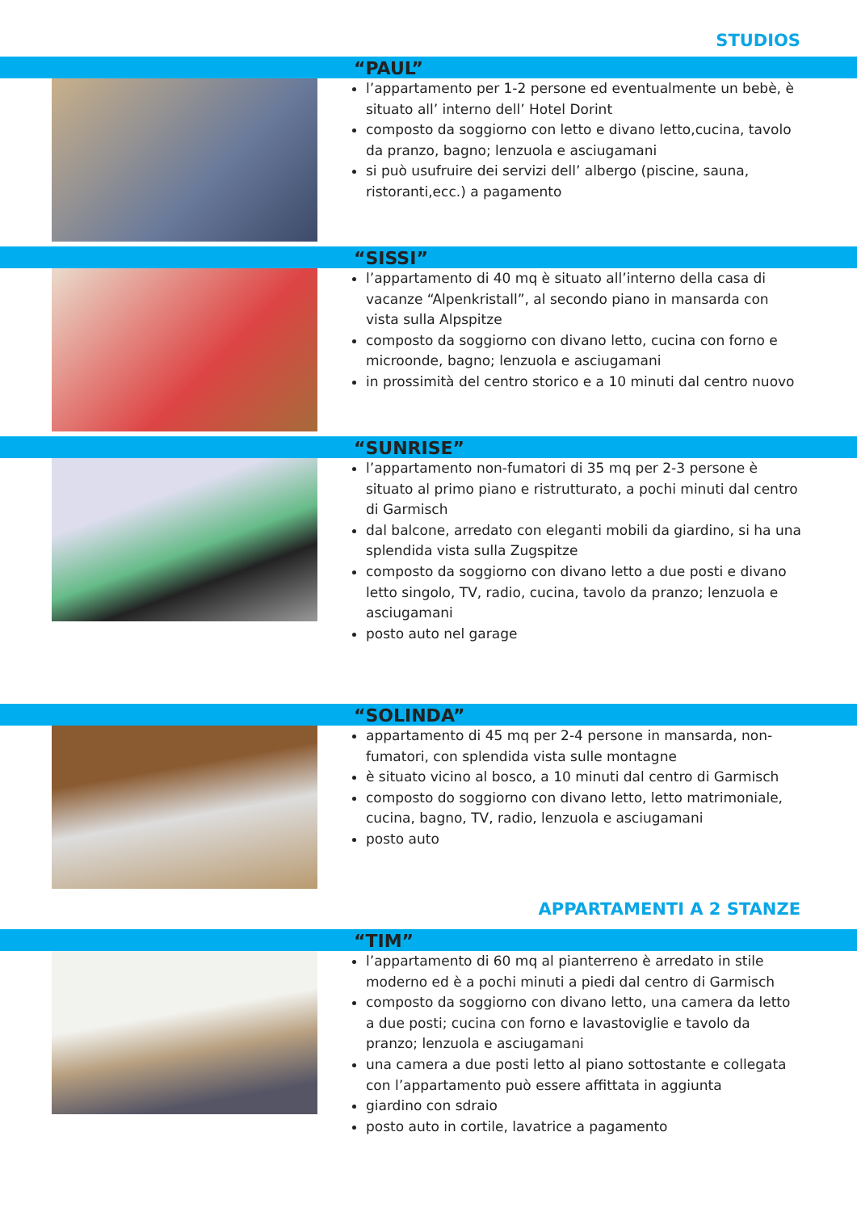STUDIOS
“PAUL”
l’appartamento per 1-2 persone ed eventualmente un bebè, è situato all’ interno dell’ Hotel Dorint
composto da soggiorno con letto e divano letto,cucina, tavolo da pranzo, bagno; lenzuola e asciugamani
si può usufruire dei servizi dell’ albergo (piscine, sauna, ristoranti,ecc.) a pagamento
“SISSI”
l’appartamento di 40 mq è situato all’interno della casa di vacanze “Alpenkristall”, al secondo piano in mansarda con vista sulla Alpspitze
composto da soggiorno con divano letto, cucina con forno e microonde, bagno; lenzuola e asciugamani
in prossimità del centro storico e a 10 minuti dal centro nuovo
“SUNRISE”
l’appartamento non-fumatori di 35 mq per 2-3 persone è situato al primo piano e ristrutturato, a pochi minuti dal centro di Garmisch
dal balcone, arredato con eleganti mobili da giardino, si ha una splendida vista sulla Zugspitze
composto da soggiorno con divano letto a due posti e divano letto singolo, TV, radio, cucina, tavolo da pranzo; lenzuola e asciugamani
posto auto nel garage
“SOLINDA”
appartamento di 45 mq per 2-4 persone in mansarda, non-fumatori, con splendida vista sulle montagne
è situato vicino al bosco, a 10 minuti dal centro di Garmisch
composto do soggiorno con divano letto, letto matrimoniale, cucina, bagno, TV, radio, lenzuola e asciugamani
posto auto
APPARTAMENTI A 2 STANZE
“TIM”
l’appartamento di 60 mq al pianterreno è arredato in stile moderno ed è a pochi minuti a piedi dal centro di Garmisch
composto da soggiorno con divano letto, una camera da letto a due posti; cucina con forno e lavastoviglie e tavolo da pranzo; lenzuola e asciugamani
una camera a due posti letto al piano sottostante e collegata con l’appartamento può essere affittata in aggiunta
giardino con sdraio
posto auto in cortile, lavatrice a pagamento